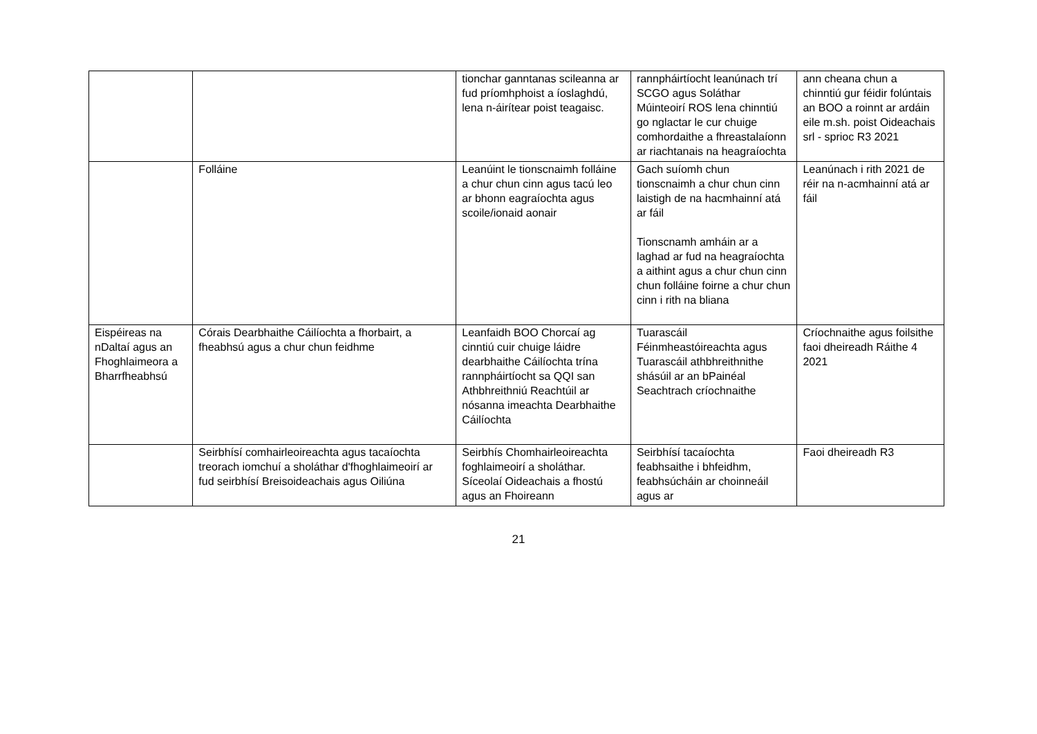| | | tionchar ganntanas scileanna ar fud príomhphoist a íoslaghdú, lena n-áirítear poist teagaisc. | rannpháirtíocht leanúnach trí SCGO agus Soláthar Múinteoirí ROS lena chinntiú go nglactar le cur chuige comhordaithe a fhreastalaíonn ar riachtanais na heagraíochta | ann cheana chun a chinntiú gur féidir folúntais an BOO a roinnt ar ardáin eile m.sh. poist Oideachais srl - sprioc R3 2021 |
| | Folláine | Leanúint le tionscnaimh folláine a chur chun cinn agus tacú leo ar bhonn eagraíochta agus scoile/ionaid aonair | Gach suíomh chun tionscnaimh a chur chun cinn laistigh de na hacmhainní atá ar fáil Tionscnamh amháin ar a laghad ar fud na heagraíochta a aithint agus a chur chun cinn chun folláine foirne a chur chun cinn i rith na bliana | Leanúnach i rith 2021 de réir na n-acmhainní atá ar fáil |
| Eispéireas na nDaltaí agus an Fhoghlaimeora a Bharrfheabhsú | Córais Dearbhaithe Cáilíochta a fhorbairt, a fheabhsú agus a chur chun feidhme | Leanfaidh BOO Chorcaí ag cinntiú cuir chuige láidre dearbhaithe Cáilíochta trína rannpháirtíocht sa QQI san Athbhreithniú Reachtúil ar nósanna imeachta Dearbhaithe Cáilíochta | Tuarascáil Féinmheastóireachta agus Tuarascáil athbhreithnithe shásúil ar an bPainéal Seachtrach críochnaithe | Críochnaithe agus foilsithe faoi dheireadh Ráithe 4 2021 |
| | Seirbhísí comhairleoireachta agus tacaíochta treorach iomchuí a sholáthar d'fhoghlaimeoirí ar fud seirbhísí Breisoideachais agus Oiliúna | Seirbhís Chomhairleoireachta foghlaimeoirí a sholáthar. Síceolaí Oideachais a fhostú agus an Fhoireann | Seirbhísí tacaíochta feabhsaithe i bhfeidhm, feabhsúcháin ar choinneáil agus ar | Faoi dheireadh R3 |
21